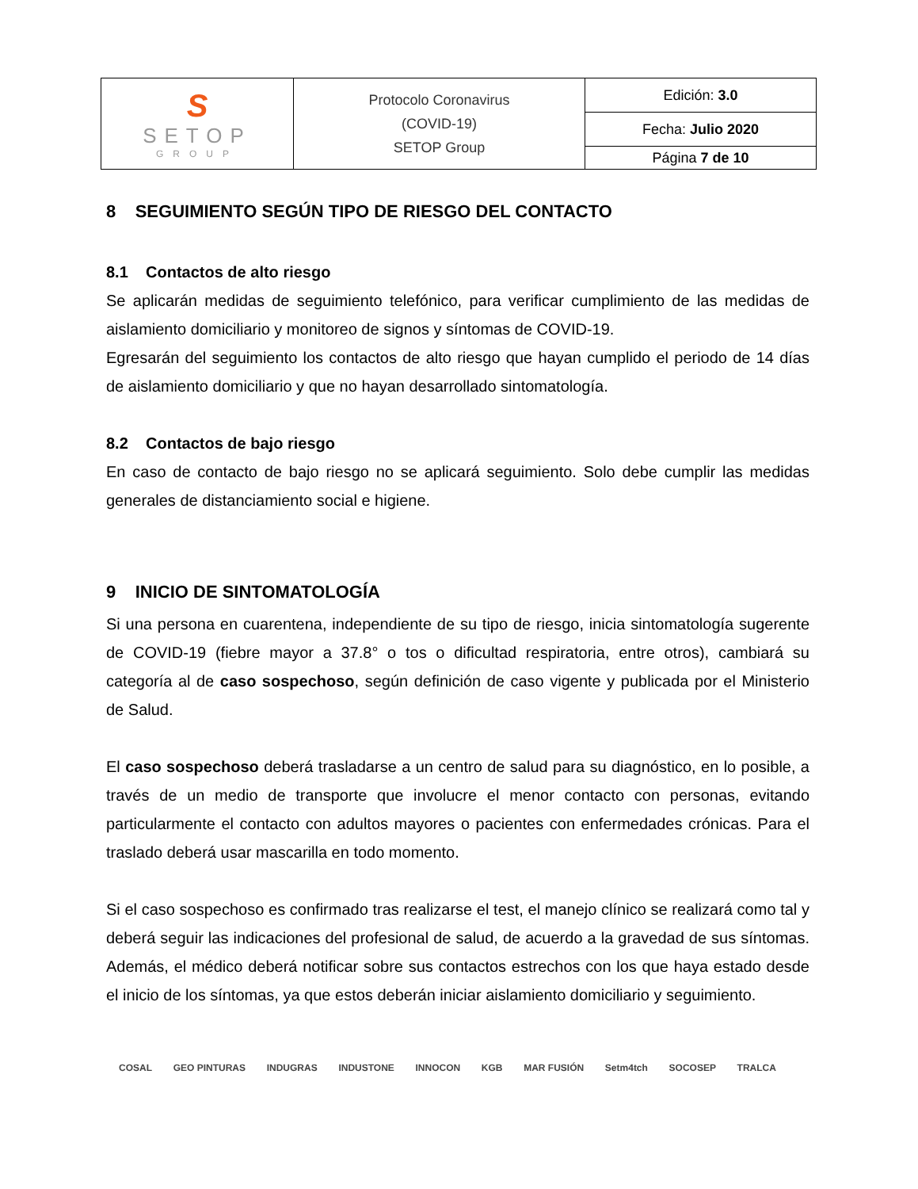| S SETOP GROUP | Protocolo Coronavirus (COVID-19) SETOP Group | Edición: 3.0 |
| | | Fecha: Julio 2020 |
| | | Página 7 de 10 |
8 SEGUIMIENTO SEGÚN TIPO DE RIESGO DEL CONTACTO
8.1 Contactos de alto riesgo
Se aplicarán medidas de seguimiento telefónico, para verificar cumplimiento de las medidas de aislamiento domiciliario y monitoreo de signos y síntomas de COVID-19.
Egresarán del seguimiento los contactos de alto riesgo que hayan cumplido el periodo de 14 días de aislamiento domiciliario y que no hayan desarrollado sintomatología.
8.2 Contactos de bajo riesgo
En caso de contacto de bajo riesgo no se aplicará seguimiento. Solo debe cumplir las medidas generales de distanciamiento social e higiene.
9 INICIO DE SINTOMATOLOGÍA
Si una persona en cuarentena, independiente de su tipo de riesgo, inicia sintomatología sugerente de COVID-19 (fiebre mayor a 37.8° o tos o dificultad respiratoria, entre otros), cambiará su categoría al de caso sospechoso, según definición de caso vigente y publicada por el Ministerio de Salud.
El caso sospechoso deberá trasladarse a un centro de salud para su diagnóstico, en lo posible, a través de un medio de transporte que involucre el menor contacto con personas, evitando particularmente el contacto con adultos mayores o pacientes con enfermedades crónicas. Para el traslado deberá usar mascarilla en todo momento.
Si el caso sospechoso es confirmado tras realizarse el test, el manejo clínico se realizará como tal y deberá seguir las indicaciones del profesional de salud, de acuerdo a la gravedad de sus síntomas. Además, el médico deberá notificar sobre sus contactos estrechos con los que haya estado desde el inicio de los síntomas, ya que estos deberán iniciar aislamiento domiciliario y seguimiento.
COSAL GEO PINTURAS INDUGRAS INDUSTONE INNOCON KGB MAR FUSIÓN Setm4tch SOCOSEP TRALCA